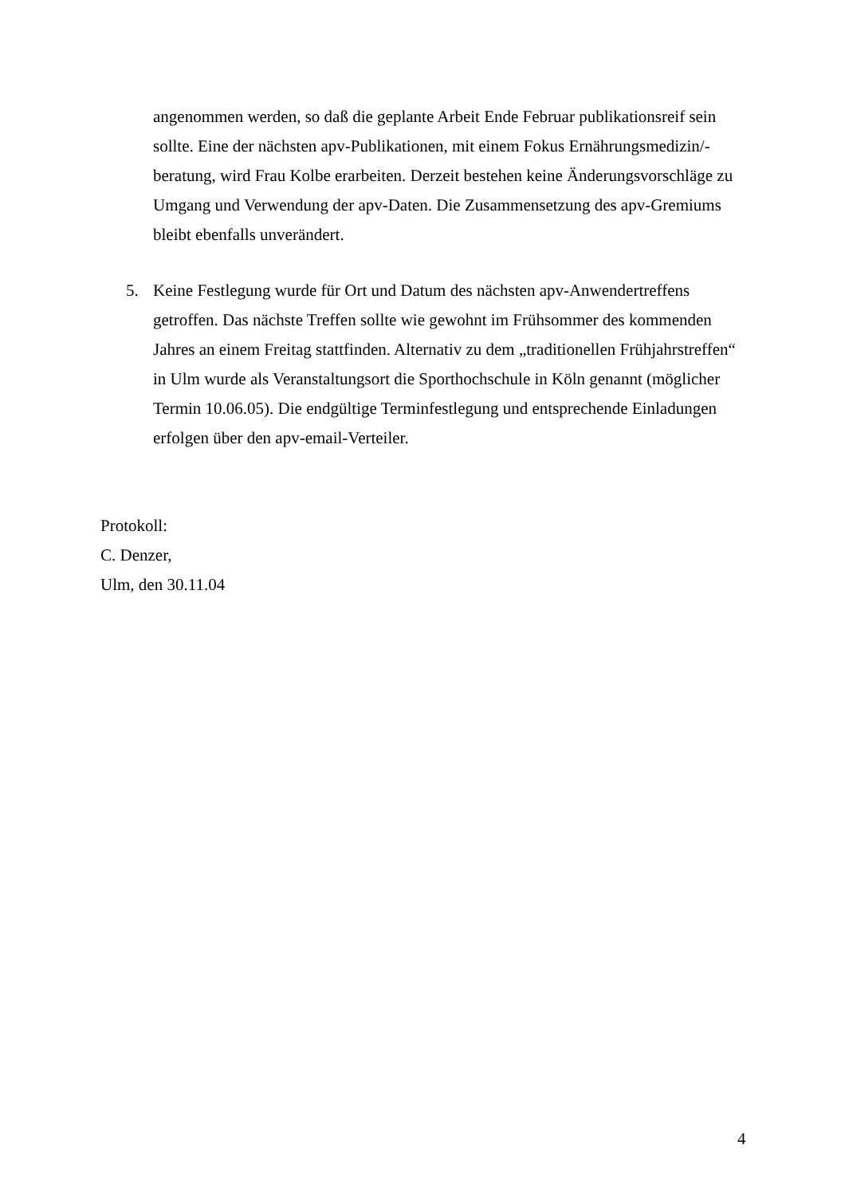angenommen werden, so daß die geplante Arbeit Ende Februar publikationsreif sein sollte. Eine der nächsten apv-Publikationen, mit einem Fokus Ernährungsmedizin/-beratung, wird Frau Kolbe erarbeiten. Derzeit bestehen keine Änderungsvorschläge zu Umgang und Verwendung der apv-Daten. Die Zusammensetzung des apv-Gremiums bleibt ebenfalls unverändert.
5. Keine Festlegung wurde für Ort und Datum des nächsten apv-Anwendertreffens getroffen. Das nächste Treffen sollte wie gewohnt im Frühsommer des kommenden Jahres an einem Freitag stattfinden. Alternativ zu dem „traditionellen Frühjahrstreffen“ in Ulm wurde als Veranstaltungsort die Sporthochschule in Köln genannt (möglicher Termin 10.06.05). Die endgültige Terminfestlegung und entsprechende Einladungen erfolgen über den apv-email-Verteiler.
Protokoll:
C. Denzer,
Ulm, den 30.11.04
4